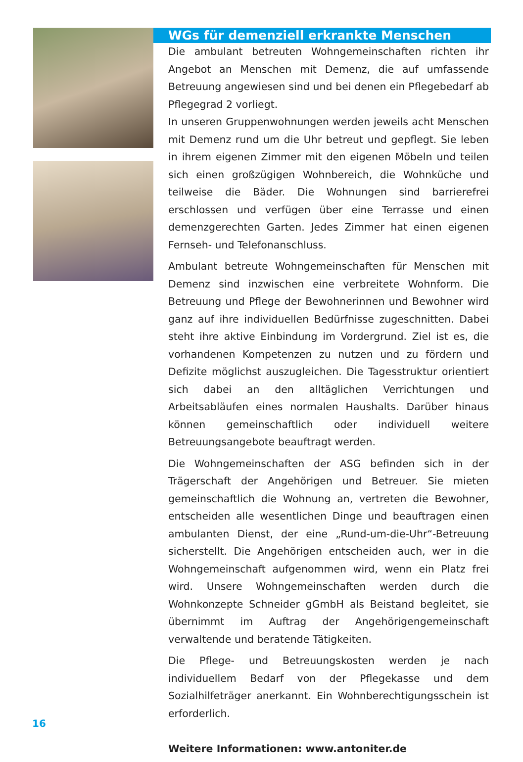WGs für demenziell erkrankte Menschen
Die ambulant betreuten Wohngemeinschaften richten ihr Angebot an Menschen mit Demenz, die auf umfassende Betreuung angewiesen sind und bei denen ein Pflegebedarf ab Pflegegrad 2 vorliegt.
In unseren Gruppenwohnungen werden jeweils acht Menschen mit Demenz rund um die Uhr betreut und gepflegt. Sie leben in ihrem eigenen Zimmer mit den eigenen Möbeln und teilen sich einen großzügigen Wohnbereich, die Wohnküche und teilweise die Bäder. Die Wohnungen sind barrierefrei erschlossen und verfügen über eine Terrasse und einen demenzgerechten Garten. Jedes Zimmer hat einen eigenen Fernseh- und Telefonanschluss.
Ambulant betreute Wohngemeinschaften für Menschen mit Demenz sind inzwischen eine verbreitete Wohnform. Die Betreuung und Pflege der Bewohnerinnen und Bewohner wird ganz auf ihre individuellen Bedürfnisse zugeschnitten. Dabei steht ihre aktive Einbindung im Vordergrund. Ziel ist es, die vorhandenen Kompetenzen zu nutzen und zu fördern und Defizite möglichst auszugleichen. Die Tagesstruktur orientiert sich dabei an den alltäglichen Verrichtungen und Arbeitsabläufen eines normalen Haushalts. Darüber hinaus können gemeinschaftlich oder individuell weitere Betreuungsangebote beauftragt werden.
Die Wohngemeinschaften der ASG befinden sich in der Trägerschaft der Angehörigen und Betreuer. Sie mieten gemeinschaftlich die Wohnung an, vertreten die Bewohner, entscheiden alle wesentlichen Dinge und beauftragen einen ambulanten Dienst, der eine „Rund-um-die-Uhr“-Betreuung sicherstellt. Die Angehörigen entscheiden auch, wer in die Wohngemeinschaft aufgenommen wird, wenn ein Platz frei wird. Unsere Wohngemeinschaften werden durch die Wohnkonzepte Schneider gGmbH als Beistand begleitet, sie übernimmt im Auftrag der Angehörigengemeinschaft verwaltende und beratende Tätigkeiten.
Die Pflege- und Betreuungskosten werden je nach individuellem Bedarf von der Pflegekasse und dem Sozialhilfeträger anerkannt. Ein Wohnberechtigungsschein ist erforderlich.
Weitere Informationen: www.antoniter.de
16